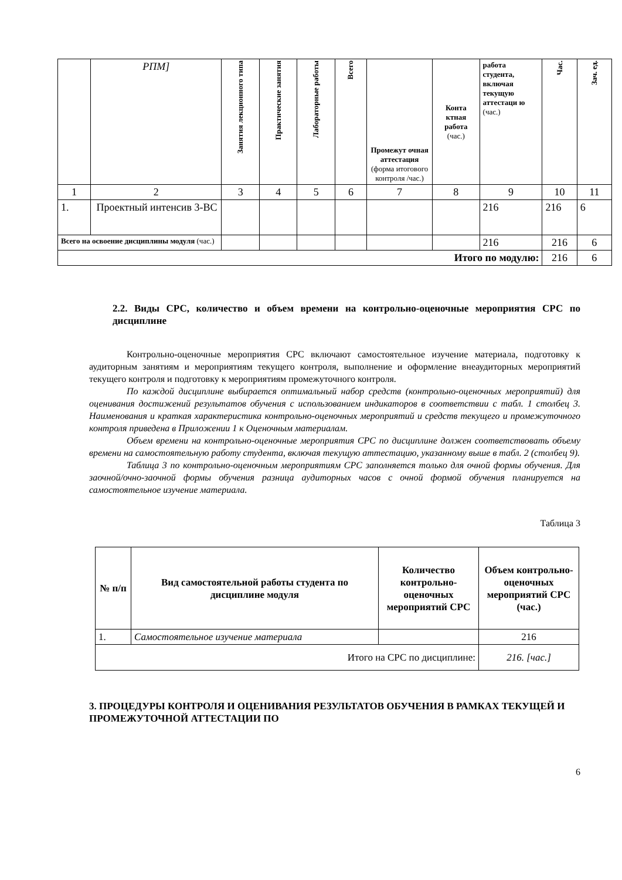| | РПМ] | Занятия лекционного типа | Практические занятия | Лабораторные работы | Всего | Промежут очная аттестация (форма итогового контроля /час.) | Конта ктная работа (час.) | работа студента, включая текущую аттестаци ю (час.) | Час. | Зач. ед. |
| 1 | 2 | 3 | 4 | 5 | 6 | 7 | 8 | 9 | 10 | 11 |
| 1. | Проектный интенсив 3-ВС | | | | | | | 216 | 216 | 6 |
| Всего на освоение дисциплины модуля (час.) | | | | | | | | 216 | 216 | 6 |
| Итого по модулю: | | | | | | | | | 216 | 6 |
2.2. Виды СРС, количество и объем времени на контрольно-оценочные мероприятия СРС по дисциплине
Контрольно-оценочные мероприятия СРС включают самостоятельное изучение материала, подготовку к аудиторным занятиям и мероприятиям текущего контроля, выполнение и оформление внеаудиторных мероприятий текущего контроля и подготовку к мероприятиям промежуточного контроля.
По каждой дисциплине выбирается оптимальный набор средств (контрольно-оценочных мероприятий) для оценивания достижений результатов обучения с использованием индикаторов в соответствии с табл. 1 столбец 3. Наименования и краткая характеристика контрольно-оценочных мероприятий и средств текущего и промежуточного контроля приведена в Приложении 1 к Оценочным материалам.
Объем времени на контрольно-оценочные мероприятия СРС по дисциплине должен соответствовать объему времени на самостоятельную работу студента, включая текущую аттестацию, указанному выше в табл. 2 (столбец 9).
Таблица 3 по контрольно-оценочным мероприятиям СРС заполняется только для очной формы обучения. Для заочной/очно-заочной формы обучения разница аудиторных часов с очной формой обучения планируется на самостоятельное изучение материала.
Таблица 3
| № п/п | Вид самостоятельной работы студента по дисциплине модуля | Количество контрольно-оценочных мероприятий СРС | Объем контрольно-оценочных мероприятий СРС (час.) |
| --- | --- | --- | --- |
| 1. | Самостоятельное изучение материала | | 216 |
| Итого на СРС по дисциплине: | | | 216. [час.] |
3. ПРОЦЕДУРЫ КОНТРОЛЯ И ОЦЕНИВАНИЯ РЕЗУЛЬТАТОВ ОБУЧЕНИЯ В РАМКАХ ТЕКУЩЕЙ И ПРОМЕЖУТОЧНОЙ АТТЕСТАЦИИ ПО
6